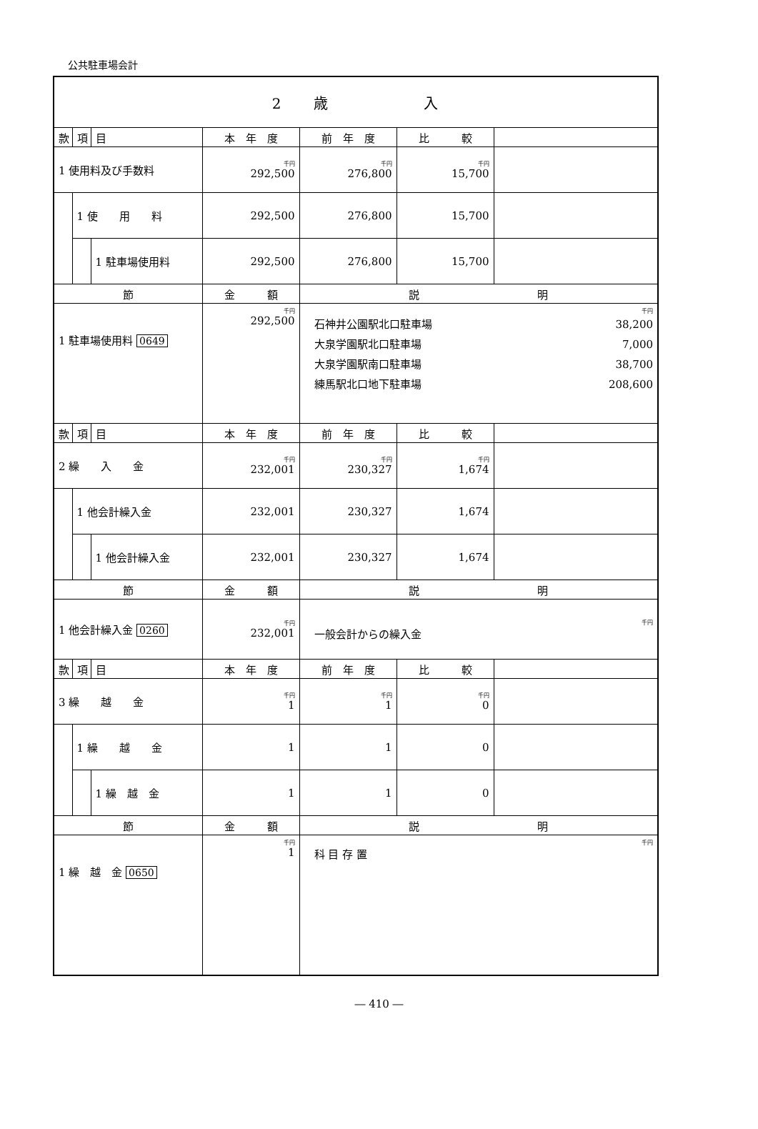公共駐車場会計
| 2 歳 入 | | | | | | |
| 款 | 項 | 目 | 本 年 度 | 前 年 度 | 比 較 | |
| 1 使用料及び手数料 | | | 千円 292,500 | 千円 276,800 | 千円 15,700 | |
| | 1 使 用 料 | | 292,500 | 276,800 | 15,700 | |
| | | 1 駐車場使用料 | 292,500 | 276,800 | 15,700 | |
| 節 | | | 金 額 | 説 明 | | |
| 1 駐車場使用料 0649 | | | 千円 292,500 | 千円 石神井公園駅北口駐車場 大泉学園駅北口駐車場 大泉学園駅南口駐車場 練馬駅北口地下駐車場 38,200 7,000 38,700 208,600 | | |
| 款 | 項 | 目 | 本 年 度 | 前 年 度 | 比 較 | |
| 2 繰 入 金 | | | 千円 232,001 | 千円 230,327 | 千円 1,674 | |
| | 1 他会計繰入金 | | 232,001 | 230,327 | 1,674 | |
| | | 1 他会計繰入金 | 232,001 | 230,327 | 1,674 | |
| 節 | | | 金 額 | 説 明 | | |
| 1 他会計繰入金 0260 | | | 千円 232,001 | 千円 一般会計からの繰入金 | | |
| 款 | 項 | 目 | 本 年 度 | 前 年 度 | 比 較 | |
| 3 繰 越 金 | | | 千円 1 | 千円 1 | 千円 0 | |
| | 1 繰 越 金 | | 1 | 1 | 0 | |
| | | 1 繰 越 金 | 1 | 1 | 0 | |
| 節 | | | 金 額 | 説 明 | | |
| 1 繰 越 金 0650 | | | 千円 1 | 千円 科 目 存 置 | | |
― 410 ―